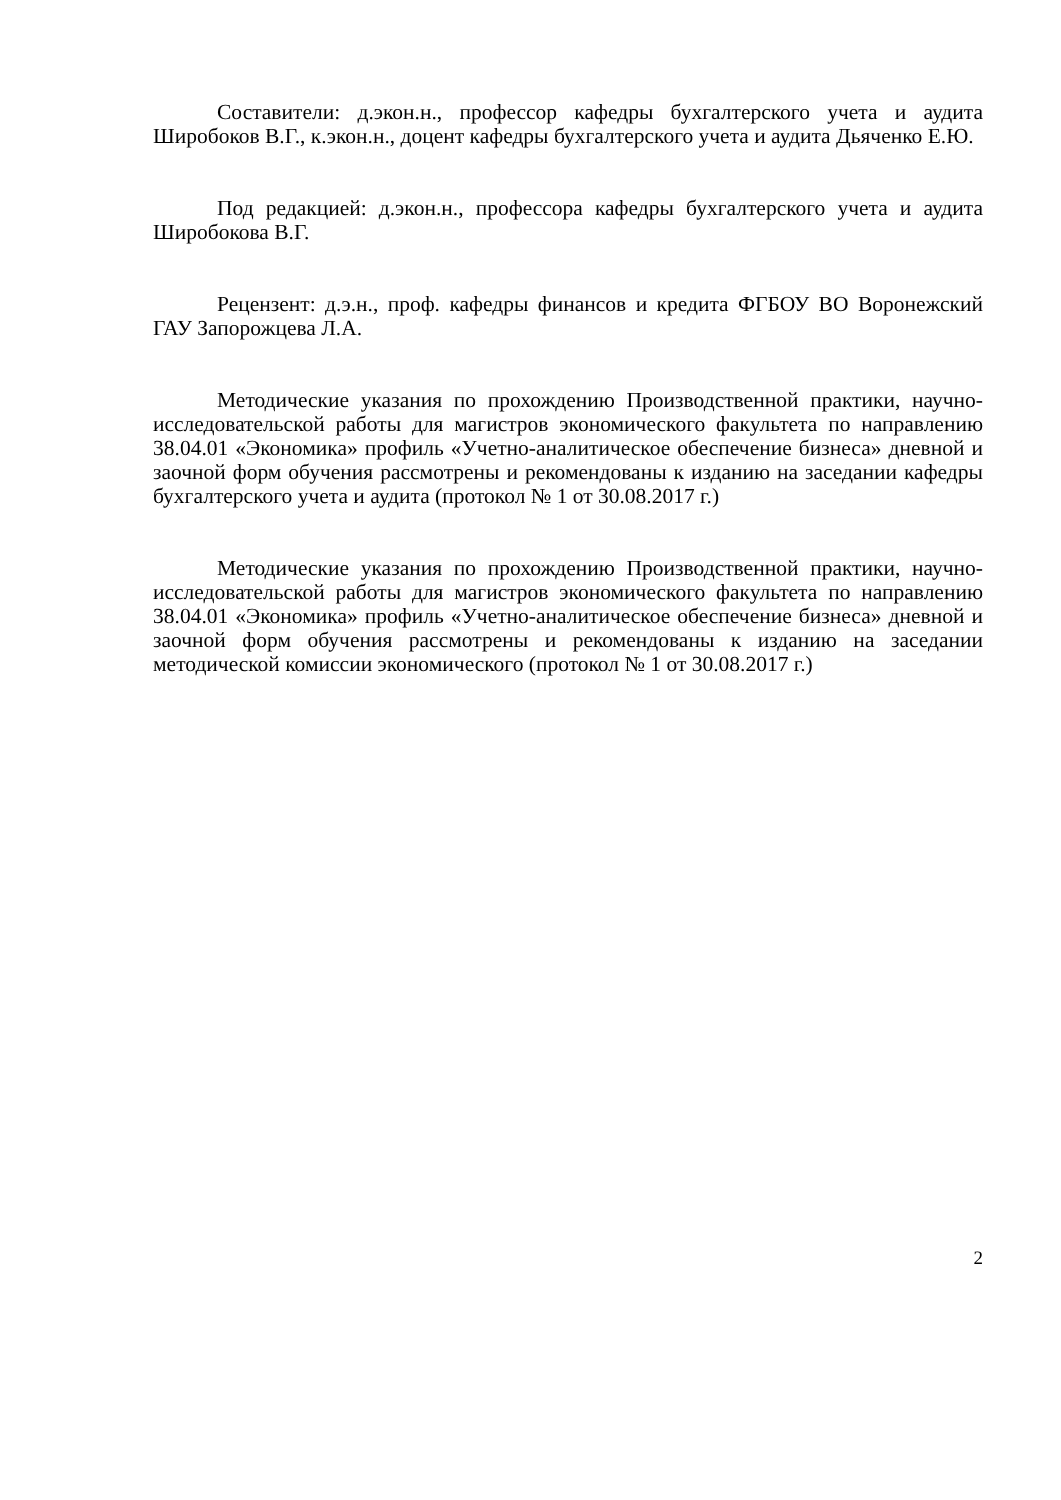Составители: д.экон.н., профессор кафедры бухгалтерского учета и аудита Широбоков В.Г., к.экон.н., доцент кафедры бухгалтерского учета и аудита Дьяченко Е.Ю.
Под редакцией: д.экон.н., профессора кафедры бухгалтерского учета и аудита Широбокова В.Г.
Рецензент: д.э.н., проф. кафедры финансов и кредита ФГБОУ ВО Воронежский ГАУ Запорожцева Л.А.
Методические указания по прохождению Производственной практики, научно-исследовательской работы для магистров экономического факультета по направлению 38.04.01 «Экономика» профиль «Учетно-аналитическое обеспечение бизнеса» дневной и заочной форм обучения рассмотрены и рекомендованы к изданию на заседании кафедры бухгалтерского учета и аудита (протокол № 1 от 30.08.2017 г.)
Методические указания по прохождению Производственной практики, научно-исследовательской работы для магистров экономического факультета по направлению 38.04.01 «Экономика» профиль «Учетно-аналитическое обеспечение бизнеса» дневной и заочной форм обучения рассмотрены и рекомендованы к изданию на заседании методической комиссии экономического (протокол № 1 от 30.08.2017 г.)
2